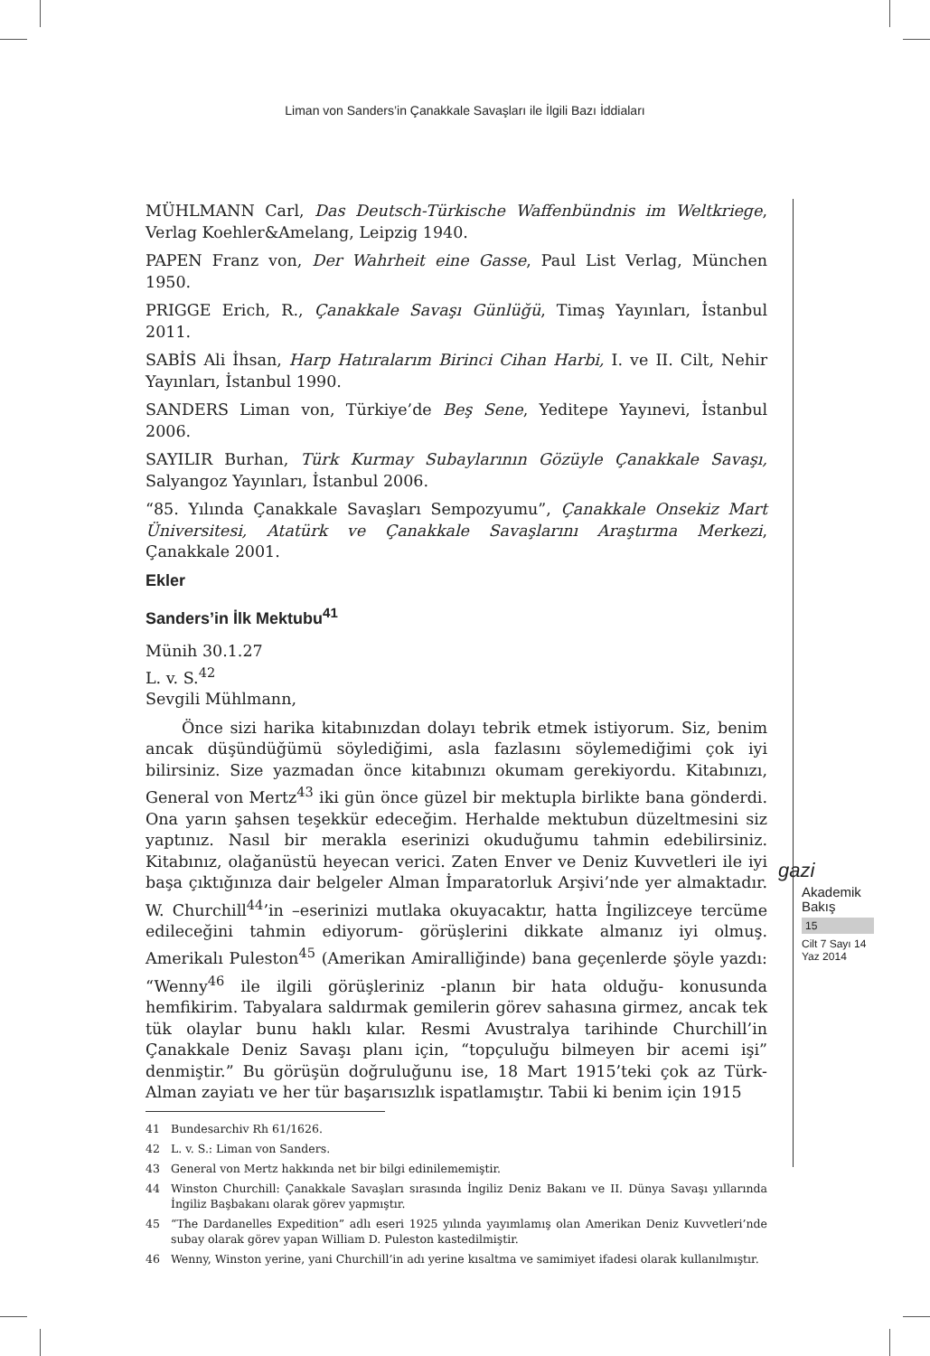Liman von Sanders’in Çanakkale Savaşları ile İlgili Bazı İddiaları
MÜHLMANN Carl, Das Deutsch-Türkische Waffenbündnis im Weltkriege, Verlag Koehler&Amelang, Leipzig 1940.
PAPEN Franz von, Der Wahrheit eine Gasse, Paul List Verlag, München 1950.
PRIGGE Erich, R., Çanakkale Savaşı Günlüğü, Timaş Yayınları, İstanbul 2011.
SABİS Ali İhsan, Harp Hatıralarım Birinci Cihan Harbi, I. ve II. Cilt, Nehir Yayınları, İstanbul 1990.
SANDERS Liman von, Türkiye’de Beş Sene, Yeditepe Yayınevi, İstanbul 2006.
SAYILIR Burhan, Türk Kurmay Subaylarının Gözüyle Çanakkale Savaşı, Salyangoz Yayınları, İstanbul 2006.
“85. Yılında Çanakkale Savaşları Sempozyumu”, Çanakkale Onsekiz Mart Üniversitesi, Atatürk ve Çanakkale Savaşlarını Araştırma Merkezi, Çanakkale 2001.
Ekler
Sanders’in İlk Mektubu<sup>41</sup>
Münih 30.1.27
L. v. S.<sup>42</sup>
Sevgili Mühlmann,
Önce sizi harika kitabınızdan dolayı tebrik etmek istiyorum. Siz, benim ancak düşündüğümü söylediğimi, asla fazlasını söylemediğimi çok iyi bilirsiniz. Size yazmadan önce kitabınızı okumam gerekiyordu. Kitabınızı, General von Mertz<sup>43</sup> iki gün önce güzel bir mektupla birlikte bana gönderdi. Ona yarın şahsen teşekkür edeceğim. Herhalde mektubun düzeltmesini siz yaptınız. Nasıl bir merakla eserinizi okuduğumu tahmin edebilirsiniz. Kitabınız, olağanüstü heyecan verici. Zaten Enver ve Deniz Kuvvetleri ile iyi başa çıktığınıza dair belgeler Alman İmparatorluk Arşivi’nde yer almaktadır. W. Churchill<sup>44</sup>’in –eserinizi mutlaka okuyacaktır, hatta İngilizceye tercüme edileceğini tahmin ediyorum- görüşlerini dikkate almanız iyi olmuş. Amerikalı Puleston<sup>45</sup> (Amerikan Amiralliğinde) bana geçenlerde şöyle yazdı: “Wenny<sup>46</sup> ile ilgili görüşleriniz -planın bir hata olduğu- konusunda hemfikirim. Tabyalara saldırmak gemilerin görev sahasına girmez, ancak tek tük olaylar bunu haklı kılar. Resmi Avustralya tarihinde Churchill’in Çanakkale Deniz Savaşı planı için, “topçuluğu bilmeyen bir acemi işi” denmiştir.” Bu görüşün doğruluğunu ise, 18 Mart 1915’teki çok az Türk-Alman zayiatı ve her tür başarısızlık ispatlamıştır. Tabii ki benim için 1915
41 Bundesarchiv Rh 61/1626.
42 L. v. S.: Liman von Sanders.
43 General von Mertz hakkında net bir bilgi edinilememiştir.
44 Winston Churchill: Çanakkale Savaşları sırasında İngiliz Deniz Bakanı ve II. Dünya Savaşı yıllarında İngiliz Başbakanı olarak görev yapmıştır.
45 “The Dardanelles Expedition” adlı eseri 1925 yılında yayımlamış olan Amerikan Deniz Kuvvetleri’nde subay olarak görev yapan William D. Puleston kastedilmiştir.
46 Wenny, Winston yerine, yani Churchill’in adı yerine kısaltma ve samimiyet ifadesi olarak kullanılmıştır.
gazi
Akademik
Bakış
15
Cilt 7 Sayı 14
Yaz 2014